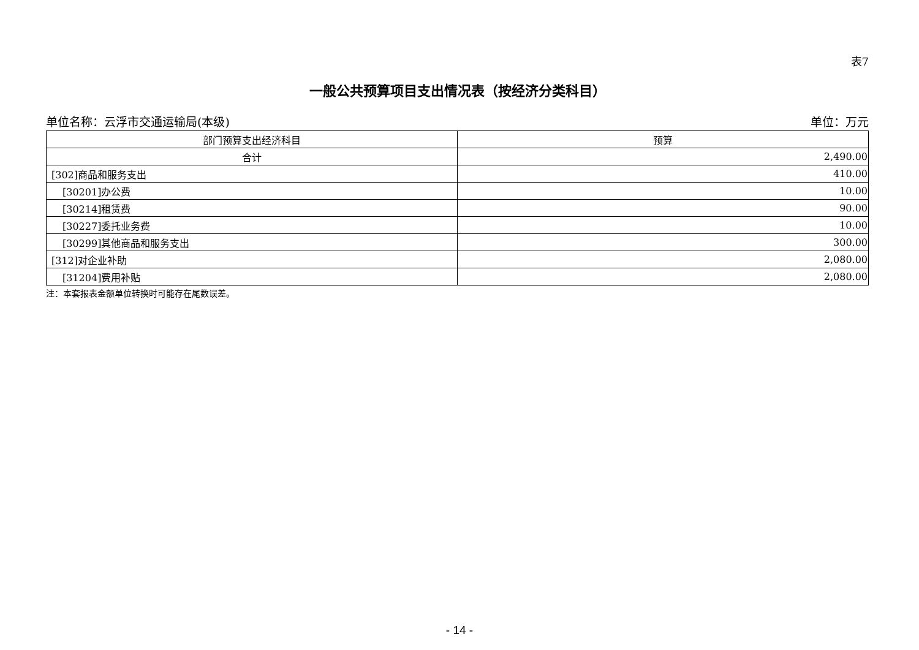表7
一般公共预算项目支出情况表（按经济分类科目）
单位名称：云浮市交通运输局(本级) 单位：万元
| 部门预算支出经济科目 | 预算 |
| --- | --- |
| 合计 | 2,490.00 |
| [302]商品和服务支出 | 410.00 |
| [30201]办公费 | 10.00 |
| [30214]租赁费 | 90.00 |
| [30227]委托业务费 | 10.00 |
| [30299]其他商品和服务支出 | 300.00 |
| [312]对企业补助 | 2,080.00 |
| [31204]费用补贴 | 2,080.00 |
注：本套报表金额单位转换时可能存在尾数误差。
- 14 -